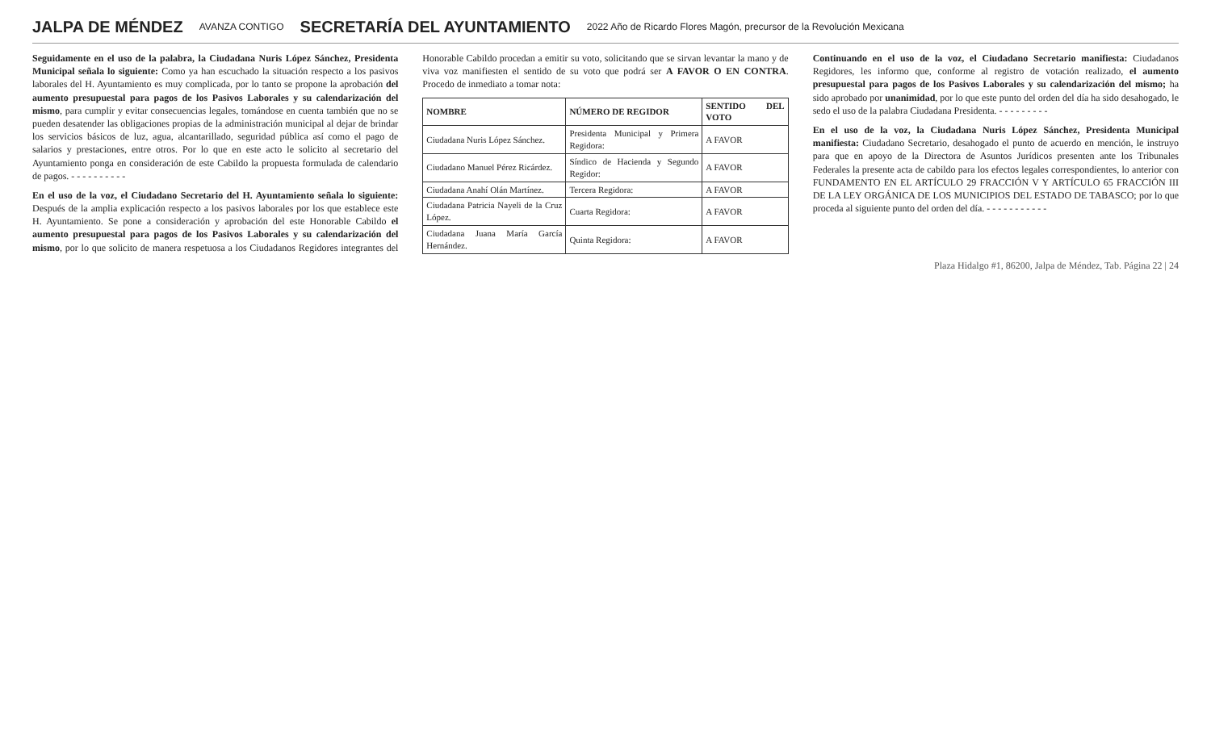JALPA DE MÉNDEZ AVANZA CONTIGO SECRETARÍA DEL AYUNTAMIENTO 2022 Año de Ricardo Flores Magón, precursor de la Revolución Mexicana
Seguidamente en el uso de la palabra, la Ciudadana Nuris López Sánchez, Presidenta Municipal señala lo siguiente: Como ya han escuchado la situación respecto a los pasivos laborales del H. Ayuntamiento es muy complicada, por lo tanto se propone la aprobación del aumento presupuestal para pagos de los Pasivos Laborales y su calendarización del mismo, para cumplir y evitar consecuencias legales, tomándose en cuenta también que no se pueden desatender las obligaciones propias de la administración municipal al dejar de brindar los servicios básicos de luz, agua, alcantarillado, seguridad pública así como el pago de salarios y prestaciones, entre otros. Por lo que en este acto le solicito al secretario del Ayuntamiento ponga en consideración de este Cabildo la propuesta formulada de calendario de pagos. - - - - - - - - - -
En el uso de la voz, el Ciudadano Secretario del H. Ayuntamiento señala lo siguiente: Después de la amplia explicación respecto a los pasivos laborales por los que establece este H. Ayuntamiento. Se pone a consideración y aprobación del este Honorable Cabildo el aumento presupuestal para pagos de los Pasivos Laborales y su calendarización del mismo, por lo que solicito de manera respetuosa a los Ciudadanos Regidores integrantes del Honorable Cabildo procedan a emitir su voto, solicitando que se sirvan levantar la mano y de viva voz manifiesten el sentido de su voto que podrá ser A FAVOR O EN CONTRA. Procedo de inmediato a tomar nota:
| NOMBRE | NÚMERO DE REGIDOR | SENTIDO DEL VOTO |
| --- | --- | --- |
| Ciudadana Nuris López Sánchez. | Presidenta Municipal y Primera Regidora: | A FAVOR |
| Ciudadano Manuel Pérez Ricárdez. | Síndico de Hacienda y Segundo Regidor: | A FAVOR |
| Ciudadana Anahí Olán Martínez. | Tercera Regidora: | A FAVOR |
| Ciudadana Patricia Nayeli de la Cruz López. | Cuarta Regidora: | A FAVOR |
| Ciudadana Juana María García Hernández. | Quinta Regidora: | A FAVOR |
Continuando en el uso de la voz, el Ciudadano Secretario manifiesta: Ciudadanos Regidores, les informo que, conforme al registro de votación realizado, el aumento presupuestal para pagos de los Pasivos Laborales y su calendarización del mismo; ha sido aprobado por unanimidad, por lo que este punto del orden del día ha sido desahogado, le sedo el uso de la palabra Ciudadana Presidenta. - - - - - - - - -
En el uso de la voz, la Ciudadana Nuris López Sánchez, Presidenta Municipal manifiesta: Ciudadano Secretario, desahogado el punto de acuerdo en mención, le instruyo para que en apoyo de la Directora de Asuntos Jurídicos presenten ante los Tribunales Federales la presente acta de cabildo para los efectos legales correspondientes, lo anterior con FUNDAMENTO EN EL ARTÍCULO 29 FRACCIÓN V Y ARTÍCULO 65 FRACCIÓN III DE LA LEY ORGÁNICA DE LOS MUNICIPIOS DEL ESTADO DE TABASCO; por lo que proceda al siguiente punto del orden del día. - - - - - - - - - - -
Plaza Hidalgo #1, 86200, Jalpa de Méndez, Tab. Página 22 | 24